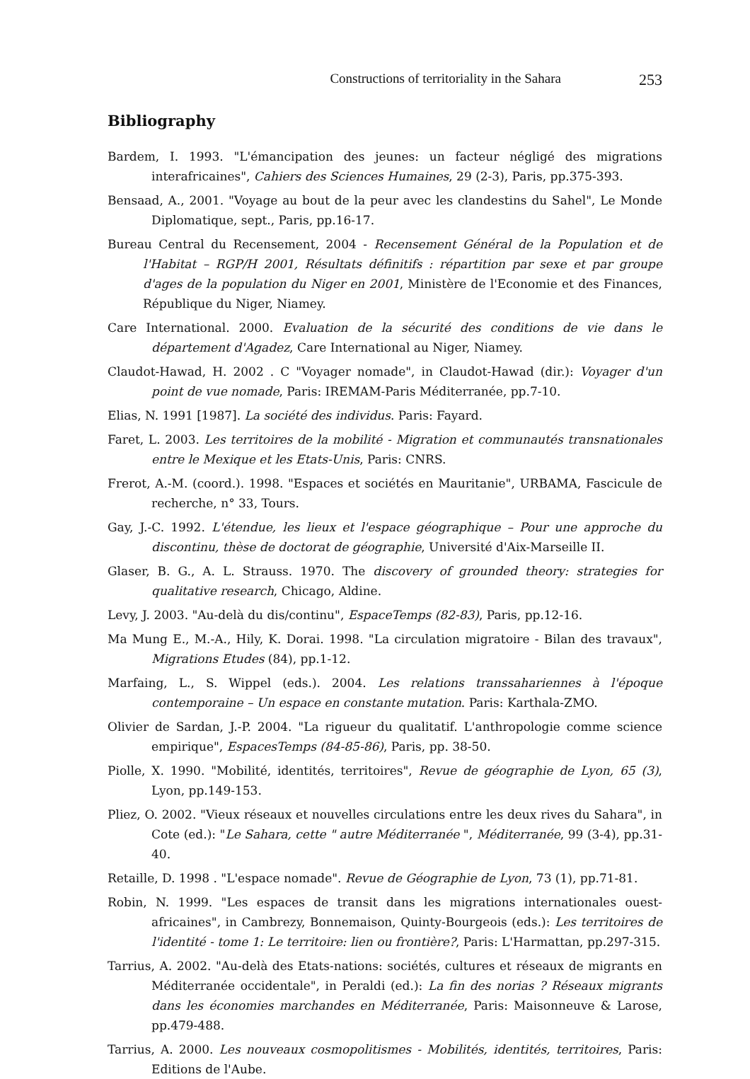Constructions of territoriality in the Sahara 253
Bibliography
Bardem, I. 1993. "L'émancipation des jeunes: un facteur négligé des migrations interafricaines", Cahiers des Sciences Humaines, 29 (2-3), Paris, pp.375-393.
Bensaad, A., 2001. "Voyage au bout de la peur avec les clandestins du Sahel", Le Monde Diplomatique, sept., Paris, pp.16-17.
Bureau Central du Recensement, 2004 - Recensement Général de la Population et de l'Habitat – RGP/H 2001, Résultats définitifs : répartition par sexe et par groupe d'ages de la population du Niger en 2001, Ministère de l'Economie et des Finances, République du Niger, Niamey.
Care International. 2000. Evaluation de la sécurité des conditions de vie dans le département d'Agadez, Care International au Niger, Niamey.
Claudot-Hawad, H. 2002 . C "Voyager nomade", in Claudot-Hawad (dir.): Voyager d'un point de vue nomade, Paris: IREMAM-Paris Méditerranée, pp.7-10.
Elias, N. 1991 [1987]. La société des individus. Paris: Fayard.
Faret, L. 2003. Les territoires de la mobilité - Migration et communautés transnationales entre le Mexique et les Etats-Unis, Paris: CNRS.
Frerot, A.-M. (coord.). 1998. "Espaces et sociétés en Mauritanie", URBAMA, Fascicule de recherche, n° 33, Tours.
Gay, J.-C. 1992. L'étendue, les lieux et l'espace géographique – Pour une approche du discontinu, thèse de doctorat de géographie, Université d'Aix-Marseille II.
Glaser, B. G., A. L. Strauss. 1970. The discovery of grounded theory: strategies for qualitative research, Chicago, Aldine.
Levy, J. 2003. "Au-delà du dis/continu", EspaceTemps (82-83), Paris, pp.12-16.
Ma Mung E., M.-A., Hily, K. Dorai. 1998. "La circulation migratoire - Bilan des travaux", Migrations Etudes (84), pp.1-12.
Marfaing, L., S. Wippel (eds.). 2004. Les relations transsahariennes à l'époque contemporaine – Un espace en constante mutation. Paris: Karthala-ZMO.
Olivier de Sardan, J.-P. 2004. "La rigueur du qualitatif. L'anthropologie comme science empirique", EspacesTemps (84-85-86), Paris, pp. 38-50.
Piolle, X. 1990. "Mobilité, identités, territoires", Revue de géographie de Lyon, 65 (3), Lyon, pp.149-153.
Pliez, O. 2002. "Vieux réseaux et nouvelles circulations entre les deux rives du Sahara", in Cote (ed.): "Le Sahara, cette " autre Méditerranée ", Méditerranée, 99 (3-4), pp.31-40.
Retaille, D. 1998 . "L'espace nomade". Revue de Géographie de Lyon, 73 (1), pp.71-81.
Robin, N. 1999. "Les espaces de transit dans les migrations internationales ouest-africaines", in Cambrezy, Bonnemaison, Quinty-Bourgeois (eds.): Les territoires de l'identité - tome 1: Le territoire: lien ou frontière?, Paris: L'Harmattan, pp.297-315.
Tarrius, A. 2002. "Au-delà des Etats-nations: sociétés, cultures et réseaux de migrants en Méditerranée occidentale", in Peraldi (ed.): La fin des norias ? Réseaux migrants dans les économies marchandes en Méditerranée, Paris: Maisonneuve & Larose, pp.479-488.
Tarrius, A. 2000. Les nouveaux cosmopolitismes - Mobilités, identités, territoires, Paris: Editions de l'Aube.